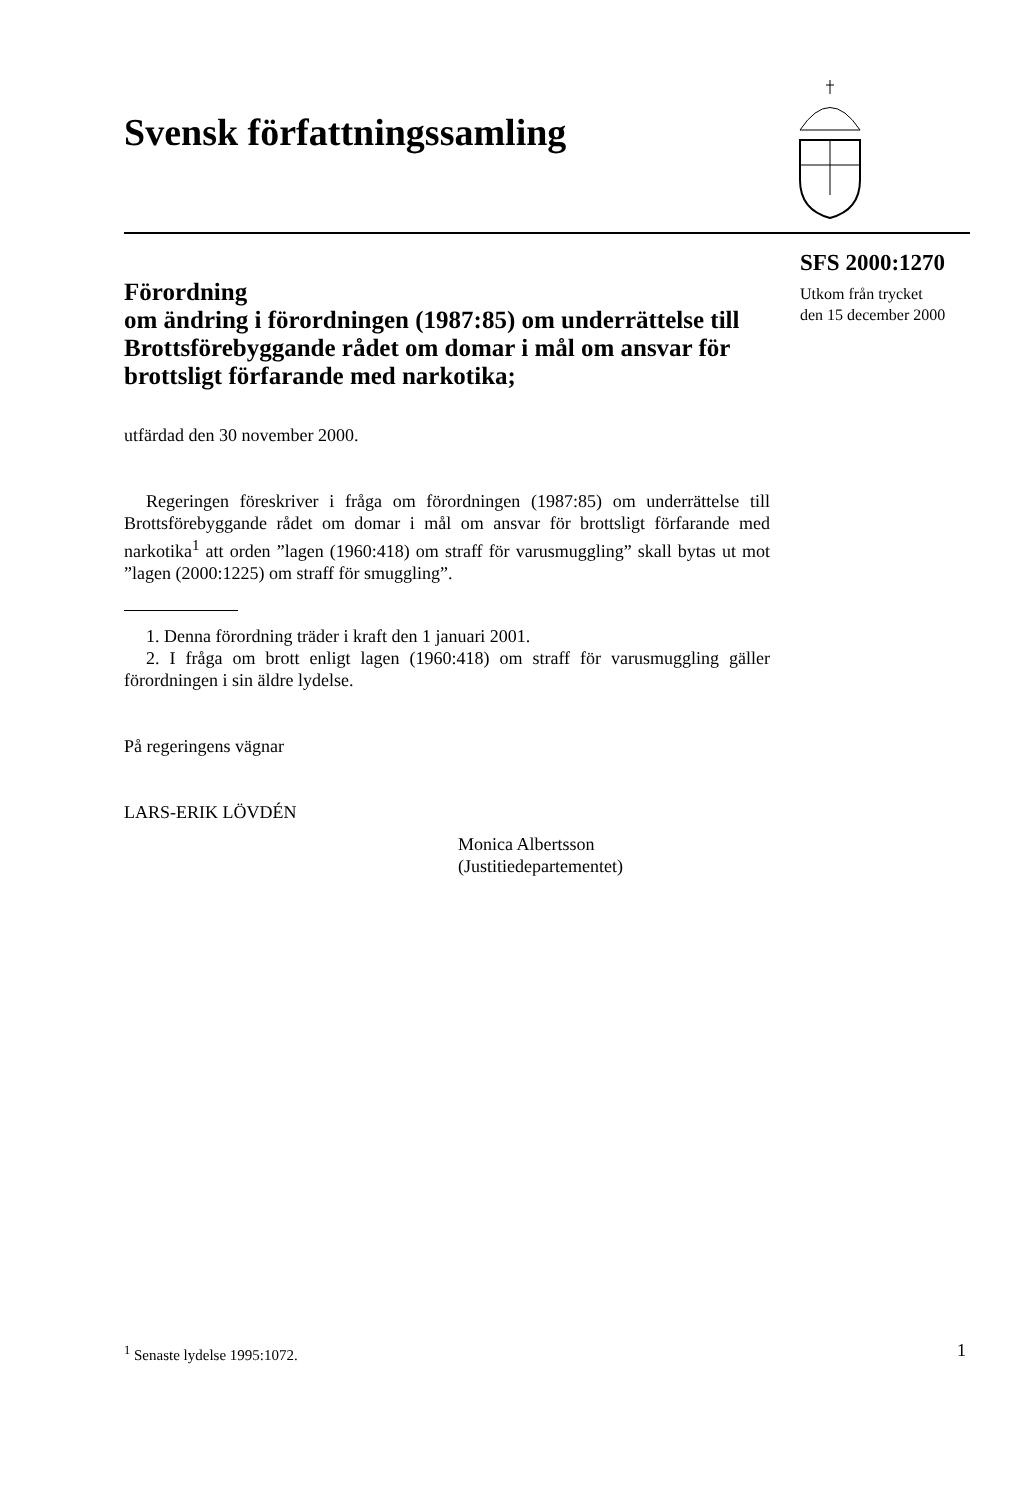Svensk författningssamling
SFS 2000:1270
Utkom från trycket
den 15 december 2000
Förordning
om ändring i förordningen (1987:85) om underrättelse till Brottsförebyggande rådet om domar i mål om ansvar för brottsligt förfarande med narkotika;
utfärdad den 30 november 2000.
Regeringen föreskriver i fråga om förordningen (1987:85) om underrättelse till Brottsförebyggande rådet om domar i mål om ansvar för brottsligt förfarande med narkotika<sup>1</sup> att orden ”lagen (1960:418) om straff för varusmuggling” skall bytas ut mot ”lagen (2000:1225) om straff för smuggling”.
1. Denna förordning träder i kraft den 1 januari 2001.
2. I fråga om brott enligt lagen (1960:418) om straff för varusmuggling gäller förordningen i sin äldre lydelse.
På regeringens vägnar
LARS-ERIK LÖVDÉN
Monica Albertsson
(Justitiedepartementet)
<sup>1</sup> Senaste lydelse 1995:1072. 1